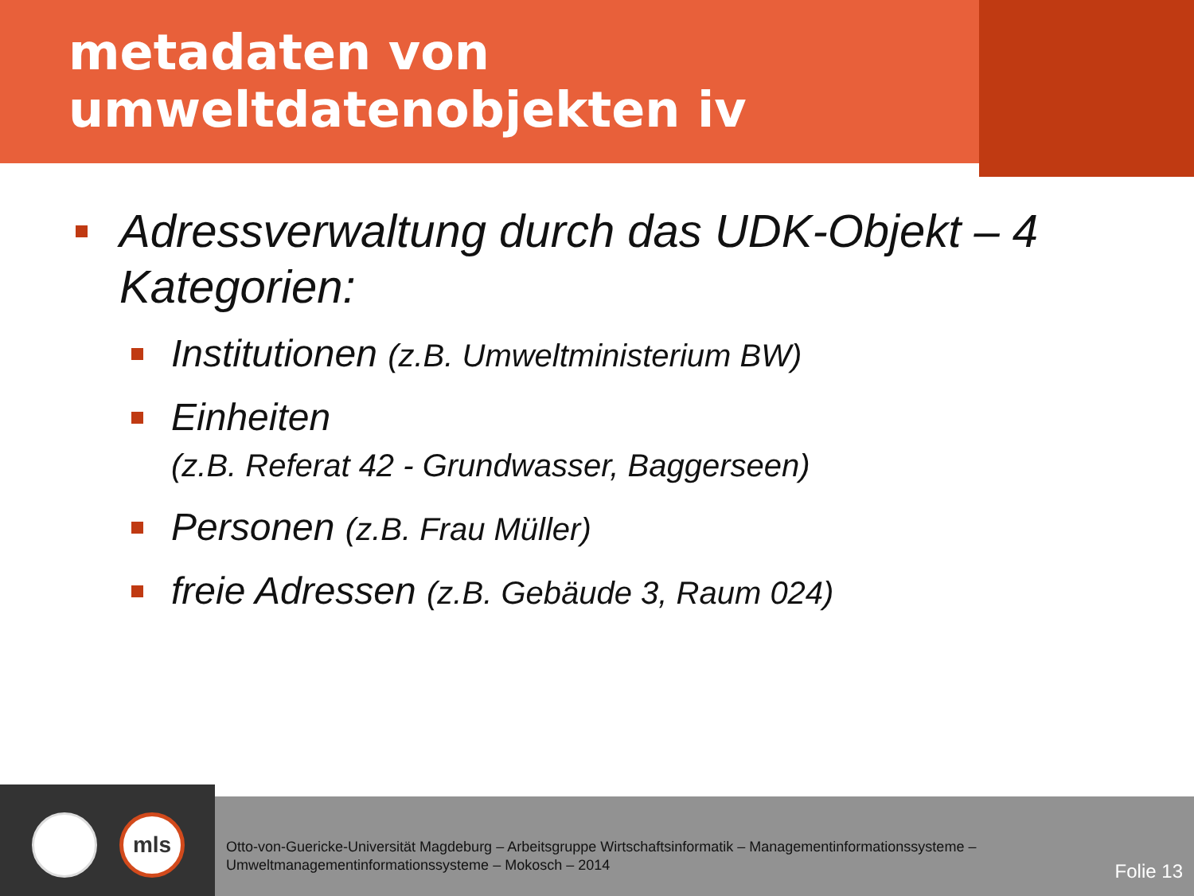metadaten von
umweltdatenobjekten iv
Adressverwaltung durch das UDK-Objekt – 4 Kategorien:
Institutionen (z.B. Umweltministerium BW)
Einheiten
(z.B. Referat 42 - Grundwasser, Baggerseen)
Personen (z.B. Frau Müller)
freie Adressen (z.B. Gebäude 3, Raum 024)
mls
Otto-von-Guericke-Universität Magdeburg – Arbeitsgruppe Wirtschaftsinformatik – Managementinformationssysteme –
Umweltmanagementinformationssysteme – Mokosch – 2014
Folie 13